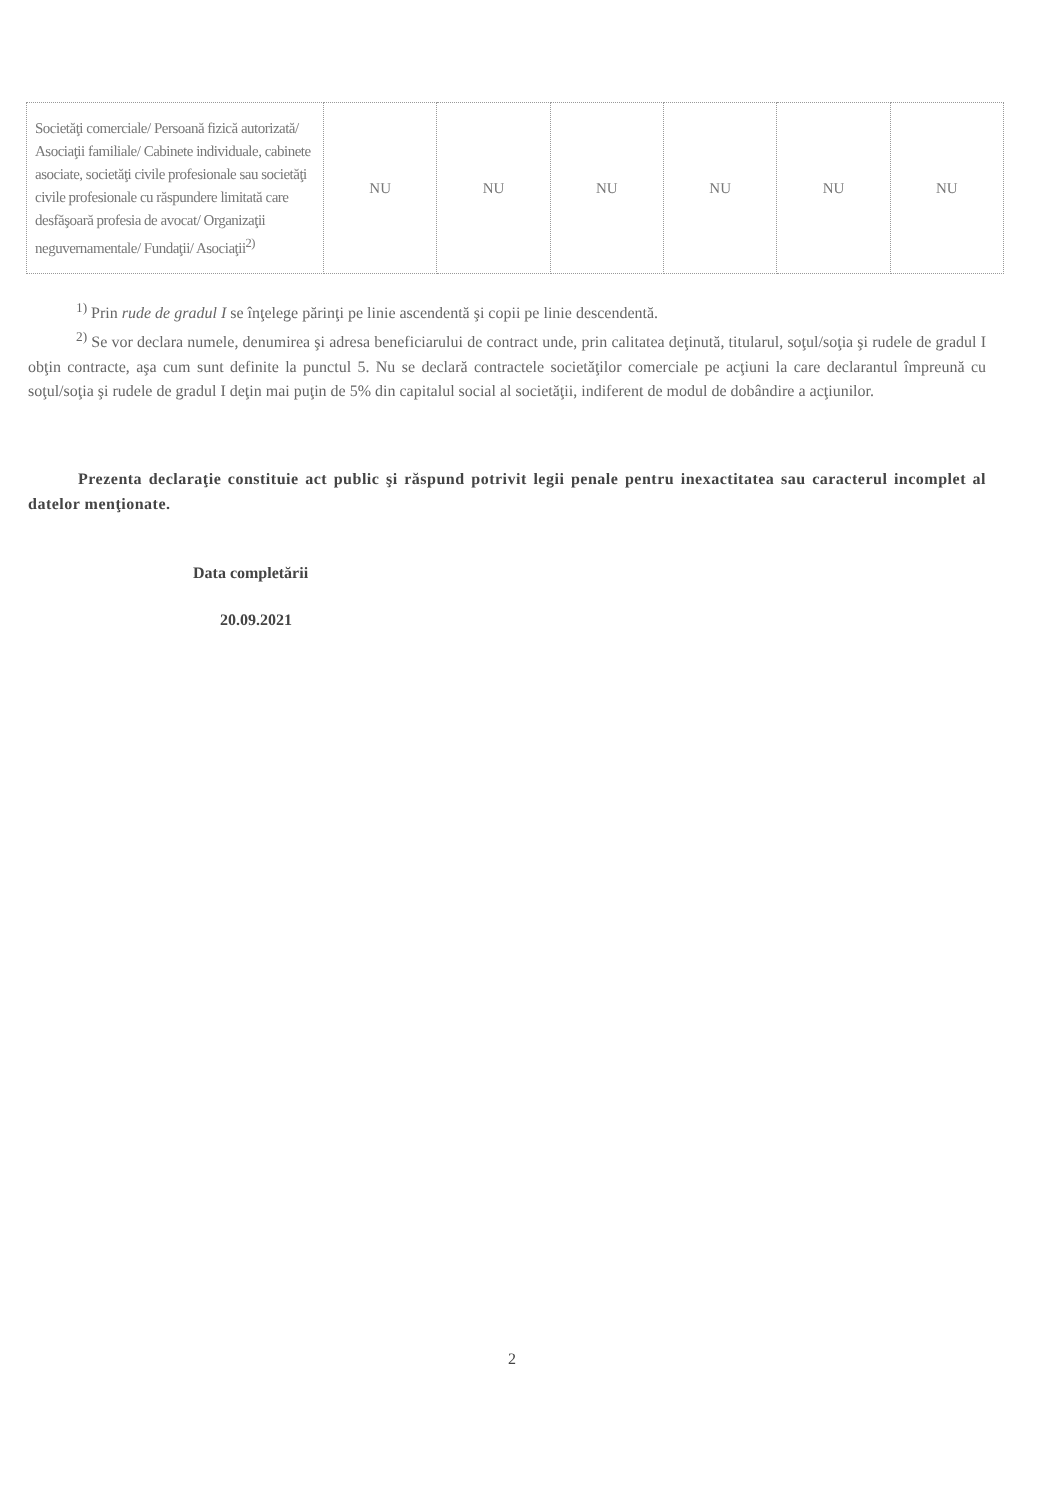| Societăţi comerciale/ Persoană fizică autorizată/ Asociaţii familiale/ Cabinete individuale, cabinete asociate, societăţi civile profesionale sau societăţi civile profesionale cu răspundere limitată care desfăşoară profesia de avocat/ Organizaţii neguvernamentale/ Fundaţii/ Asociaţii<sup>2)</sup> | NU | NU | NU | NU | NU | NU |
<sup>1)</sup> Prin rude de gradul I se înţelege părinţi pe linie ascendentă şi copii pe linie descendentă.
<sup>2)</sup> Se vor declara numele, denumirea şi adresa beneficiarului de contract unde, prin calitatea deţinută, titularul, soţul/soţia şi rudele de gradul I obţin contracte, aşa cum sunt definite la punctul 5. Nu se declară contractele societăţilor comerciale pe acţiuni la care declarantul împreună cu soţul/soţia şi rudele de gradul I deţin mai puţin de 5% din capitalul social al societăţii, indiferent de modul de dobândire a acţiunilor.
Prezenta declaraţie constituie act public şi răspund potrivit legii penale pentru inexactitatea sau caracterul incomplet al datelor menţionate.
Data completării
20.09.2021
2